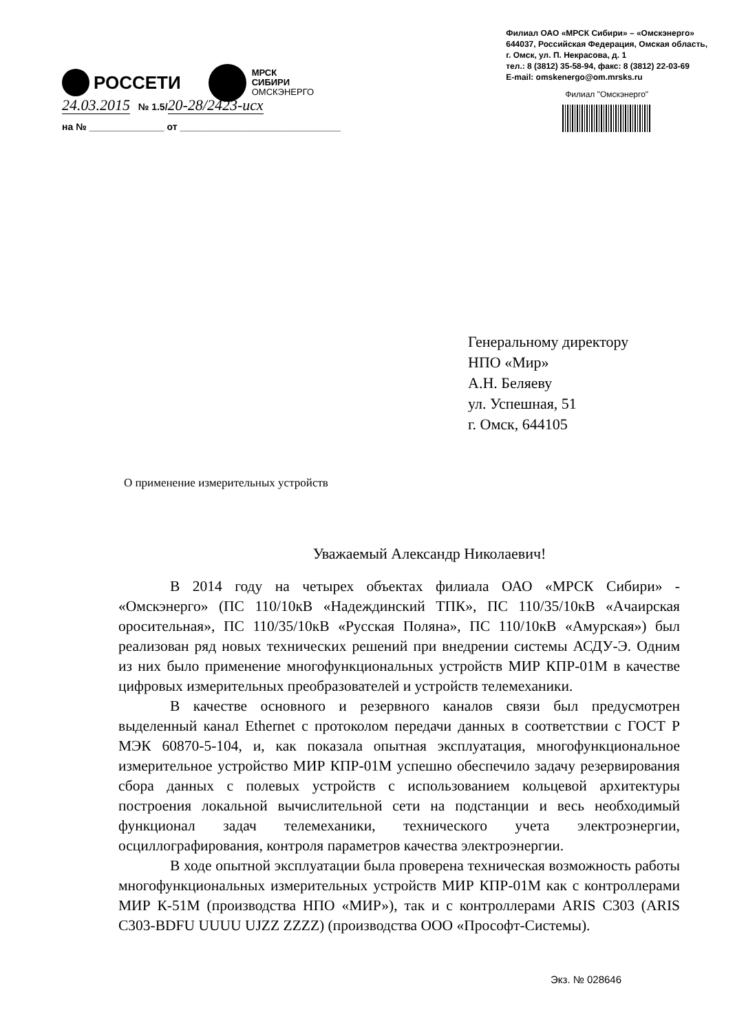РОССЕТИ
МРСК
СИБИРИ
ОМСКЭНЕРГО
Филиал ОАО «МРСК Сибири» – «Омскэнерго»
644037, Российская Федерация, Омская область,
г. Омск, ул. П. Некрасова, д. 1
тел.: 8 (3812) 35-58-94, факс: 8 (3812) 22-03-69
E-mail: omskenergo@om.mrsks.ru
Филиал "Омскэнерго"
24.03.2015 № 1.5/20-28/2423-исх
на № ______________ от ______________________________
Генеральному директору
НПО «Мир»
А.Н. Беляеву
ул. Успешная, 51
г. Омск, 644105
О применение измерительных устройств
Уважаемый Александр Николаевич!
В 2014 году на четырех объектах филиала ОАО «МРСК Сибири» - «Омскэнерго» (ПС 110/10кВ «Надеждинский ТПК», ПС 110/35/10кВ «Ачаирская оросительная», ПС 110/35/10кВ «Русская Поляна», ПС 110/10кВ «Амурская») был реализован ряд новых технических решений при внедрении системы АСДУ-Э. Одним из них было применение многофункциональных устройств МИР КПР-01М в качестве цифровых измерительных преобразователей и устройств телемеханики.
В качестве основного и резервного каналов связи был предусмотрен выделенный канал Ethernet с протоколом передачи данных в соответствии с ГОСТ Р МЭК 60870-5-104, и, как показала опытная эксплуатация, многофункциональное измерительное устройство МИР КПР-01М успешно обеспечило задачу резервирования сбора данных с полевых устройств с использованием кольцевой архитектуры построения локальной вычислительной сети на подстанции и весь необходимый функционал задач телемеханики, технического учета электроэнергии, осциллографирования, контроля параметров качества электроэнергии.
В ходе опытной эксплуатации была проверена техническая возможность работы многофункциональных измерительных устройств МИР КПР-01М как с контроллерами МИР К-51М (производства НПО «МИР»), так и с контроллерами ARIS C303 (ARIS C303-BDFU UUUU UJZZ ZZZZ) (производства ООО «Прософт-Системы).
Экз. № 028646